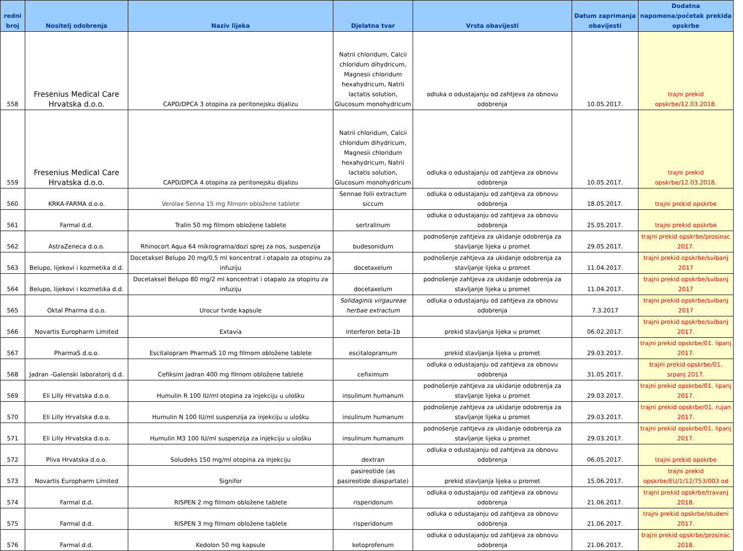| redni broj | Nositelj odobrenja | Naziv lijeka | Djelatna tvar | Vrsta obavijesti | Datum zaprimanja obavijesti | Dodatna napomena/početak prekida opskrbe |
| --- | --- | --- | --- | --- | --- | --- |
| 558 | Fresenius Medical Care Hrvatska d.o.o. | CAPD/DPCA 3 otopina za peritonejsku dijalizu | Natrii chloridum, Calcii chloridum dihydricum, Magnesii chloridum hexahydricum, Natrii lactatis solution, Glucosum monohydricum | odluka o odustajanju od zahtjeva za obnovu odobrenja | 10.05.2017. | trajni prekid opskrbe/12.03.2018. |
| 559 | Fresenius Medical Care Hrvatska d.o.o. | CAPD/DPCA 4 otopina za peritonejsku dijalizu | Natrii chloridum, Calcii chloridum dihydricum, Magnesii chloridum hexahydricum, Natrii lactatis solution, Glucosum monohydricum | odluka o odustajanju od zahtjeva za obnovu odobrenja | 10.05.2017. | trajni prekid opskrbe/12.03.2018. |
| 560 | KRKA-FARMA d.o.o. | Verolax Senna 15 mg filmom obložene tablete | Sennae folii extractum siccum | odluka o odustajanju od zahtjeva za obnovu odobrenja | 18.05.2017. | trajni prekid opskrbe |
| 561 | Farmal d.d. | Tralin 50 mg filmom obložene tablete | sertralinum | odluka o odustajanju od zahtjeva za obnovu odobrenja | 25.05.2017. | trajni prekid opskrbe |
| 562 | AstraZeneca d.o.o. | Rhinocort Aqua 64 mikrograma/dozi sprej za nos, suspenzija | budesonidum | podnošenje zahtjeva za ukidanje odobrenja za stavljanje lijeka u promet | 29.05.2017. | trajni prekid opskrbe/prosinac 2017. |
| 563 | Belupo, lijekovi i kozmetika d.d. | Docetaksel Belupo 20 mg/0,5 ml koncentrat i otapalo za otopinu za infuziju | docetaxelum | podnošenje zahtjeva za ukidanje odobrenja za stavljanje lijeka u promet | 11.04.2017. | trajni prekid opskrbe/svibanj 2017 |
| 564 | Belupo, lijekovi i kozmetika d.d. | Docetaksel Belupo 80 mg/2 ml koncentrat i otapalo za otopinu za infuziju | docetaxelum | podnošenje zahtjeva za ukidanje odobrenja za stavljanje lijeka u promet | 11.04.2017. | trajni prekid opskrbe/svibanj 2017 |
| 565 | Oktal Pharma d.o.o. | Urocur tvrde kapsule | Solidaginis virgaureae herbae extractum | odluka o odustajanju od zahtjeva za obnovu odobrenja | 7.3.2017 | trajni prekid opskrbe/svibanj 2017 |
| 566 | Novartis Europharm Limited | Extavia | interferon beta-1b | prekid stavljanja lijeka u promet | 06.02.2017. | trajni prekid opskrbe/svibanj 2017. |
| 567 | PharmaS d.o.o. | Escitalopram PharmaS 10 mg filmom obložene tablete | escitalopramum | prekid stavljanja lijeka u promet | 29.03.2017. | trajni prekid opskrbe/01. lipanj 2017. |
| 568 | Jadran -Galenski laboratorij d.d. | Cefiksim Jadran 400 mg filmom obložene tablete | cefiximum | odluka o odustajanju od zahtjeva za obnovu odobrenja | 31.05.2017. | trajni prekid opskrbe/01. srpanj 2017. |
| 569 | Eli Lilly Hrvatska d.o.o. | Humulin R 100 IU/ml otopina za injekciju u ulošku | insulinum humanum | podnošenje zahtjeva za ukidanje odobrenja za stavljanje lijeka u promet | 29.03.2017. | trajni prekid opskrbe/01. lipanj 2017. |
| 570 | Eli Lilly Hrvatska d.o.o. | Humulin N 100 IU/ml suspenzija za injekciju u ulošku | insulinum humanum | podnošenje zahtjeva za ukidanje odobrenja za stavljanje lijeka u promet | 29.03.2017. | trajni prekid opskrbe/01. rujan 2017. |
| 571 | Eli Lilly Hrvatska d.o.o. | Humulin M3 100 IU/ml suspenzija za injekciju u ulošku | insulinum humanum | podnošenje zahtjeva za ukidanje odobrenja za stavljanje lijeka u promet | 29.03.2017. | trajni prekid opskrbe/01. lipanj 2017. |
| 572 | Pliva Hrvatska d.o.o. | Soludeks 150 mg/ml otopina za injekciju | dextran | odluka o odustajanju od zahtjeva za obnovu odobrenja | 06.05.2017. | trajni prekid opskrbe |
| 573 | Novartis Europharm Limited | Signifor | pasireotide (as pasireotide diaspartate) | prekid stavljanja lijeka u promet | 15.06.2017. | trajni prekid opskrbe/EU/1/12/753/003 od |
| 574 | Farmal d.d. | RISPEN 2 mg filmom obložene tablete | risperidonum | odluka o odustajanju od zahtjeva za obnovu odobrenja | 21.06.2017. | trajni prekid opskrbe/travanj 2018. |
| 575 | Farmal d.d. | RISPEN 3 mg filmom obložene tablete | risperidonum | odluka o odustajanju od zahtjeva za obnovu odobrenja | 21.06.2017. | trajni prekid opskrbe/studeni 2017. |
| 576 | Farmal d.d. | Kedolon 50 mg kapsule | ketoprofenum | odluka o odustajanju od zahtjeva za obnovu odobrenja | 21.06.2017. | trajni prekid opskrbe/prosinac 2018. |